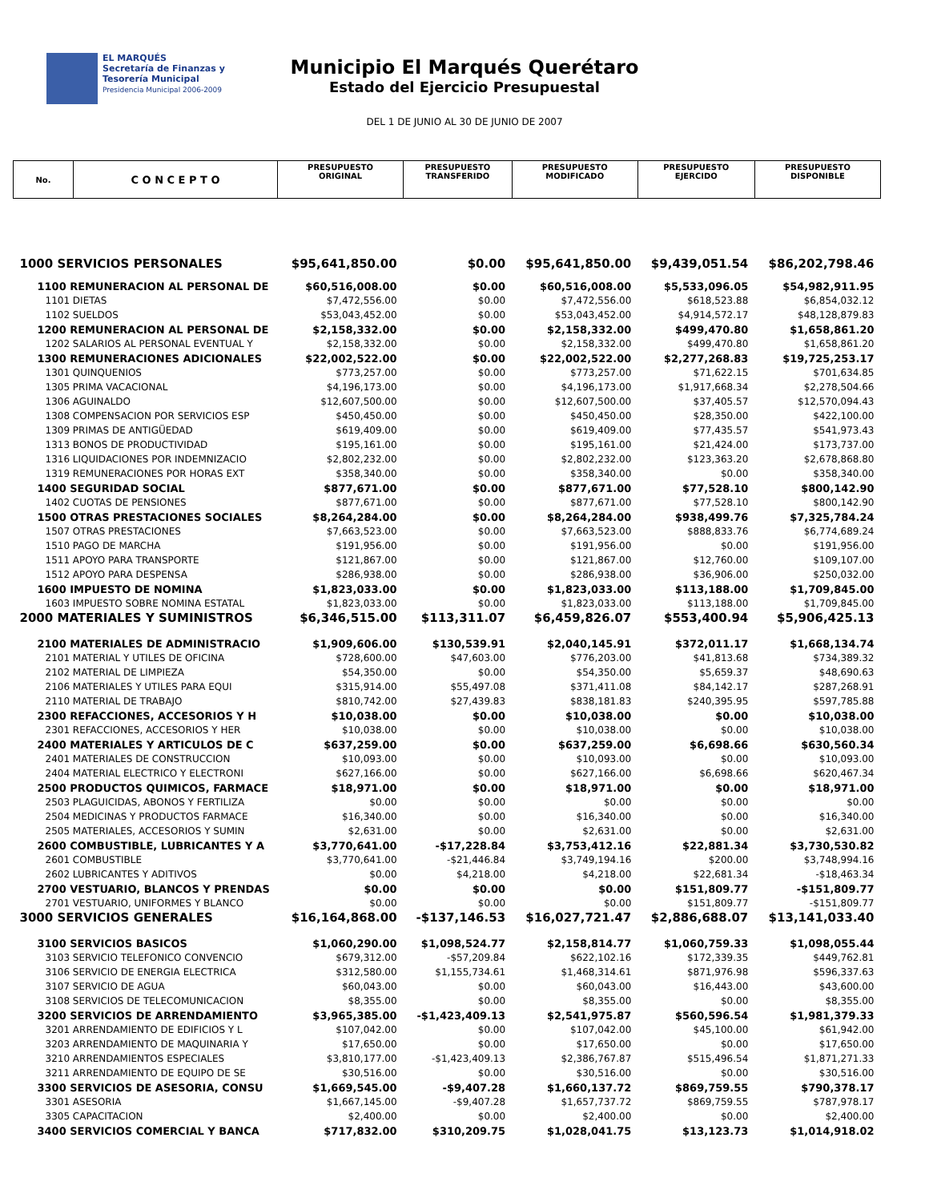EL MARQUÉS
Secretaría de Finanzas y
Tesorería Municipal
Presidencia Municipal 2006-2009
Municipio El Marqués Querétaro
Estado del Ejercicio Presupuestal
DEL 1 DE JUNIO AL 30 DE JUNIO DE 2007
| No. | C O N C E P T O | PRESUPUESTO ORIGINAL | PRESUPUESTO TRANSFERIDO | PRESUPUESTO MODIFICADO | PRESUPUESTO EJERCIDO | PRESUPUESTO DISPONIBLE |
| --- | --- | --- | --- | --- | --- | --- |
| 1000 SERVICIOS PERSONALES | | $95,641,850.00 | $0.00 | $95,641,850.00 | $9,439,051.54 | $86,202,798.46 |
| 1100 REMUNERACION AL PERSONAL DE | | $60,516,008.00 | $0.00 | $60,516,008.00 | $5,533,096.05 | $54,982,911.95 |
| 1101 DIETAS | | $7,472,556.00 | $0.00 | $7,472,556.00 | $618,523.88 | $6,854,032.12 |
| 1102 SUELDOS | | $53,043,452.00 | $0.00 | $53,043,452.00 | $4,914,572.17 | $48,128,879.83 |
| 1200 REMUNERACION AL PERSONAL DE | | $2,158,332.00 | $0.00 | $2,158,332.00 | $499,470.80 | $1,658,861.20 |
| 1202 SALARIOS AL PERSONAL EVENTUAL Y | | $2,158,332.00 | $0.00 | $2,158,332.00 | $499,470.80 | $1,658,861.20 |
| 1300 REMUNERACIONES ADICIONALES | | $22,002,522.00 | $0.00 | $22,002,522.00 | $2,277,268.83 | $19,725,253.17 |
| 1301 QUINQUENIOS | | $773,257.00 | $0.00 | $773,257.00 | $71,622.15 | $701,634.85 |
| 1305 PRIMA VACACIONAL | | $4,196,173.00 | $0.00 | $4,196,173.00 | $1,917,668.34 | $2,278,504.66 |
| 1306 AGUINALDO | | $12,607,500.00 | $0.00 | $12,607,500.00 | $37,405.57 | $12,570,094.43 |
| 1308 COMPENSACION POR SERVICIOS ESP | | $450,450.00 | $0.00 | $450,450.00 | $28,350.00 | $422,100.00 |
| 1309 PRIMAS DE ANTIGÜEDAD | | $619,409.00 | $0.00 | $619,409.00 | $77,435.57 | $541,973.43 |
| 1313 BONOS DE PRODUCTIVIDAD | | $195,161.00 | $0.00 | $195,161.00 | $21,424.00 | $173,737.00 |
| 1316 LIQUIDACIONES POR INDEMNIZACIO | | $2,802,232.00 | $0.00 | $2,802,232.00 | $123,363.20 | $2,678,868.80 |
| 1319 REMUNERACIONES POR HORAS EXT | | $358,340.00 | $0.00 | $358,340.00 | $0.00 | $358,340.00 |
| 1400 SEGURIDAD SOCIAL | | $877,671.00 | $0.00 | $877,671.00 | $77,528.10 | $800,142.90 |
| 1402 CUOTAS DE PENSIONES | | $877,671.00 | $0.00 | $877,671.00 | $77,528.10 | $800,142.90 |
| 1500 OTRAS PRESTACIONES SOCIALES | | $8,264,284.00 | $0.00 | $8,264,284.00 | $938,499.76 | $7,325,784.24 |
| 1507 OTRAS PRESTACIONES | | $7,663,523.00 | $0.00 | $7,663,523.00 | $888,833.76 | $6,774,689.24 |
| 1510 PAGO DE MARCHA | | $191,956.00 | $0.00 | $191,956.00 | $0.00 | $191,956.00 |
| 1511 APOYO PARA TRANSPORTE | | $121,867.00 | $0.00 | $121,867.00 | $12,760.00 | $109,107.00 |
| 1512 APOYO PARA DESPENSA | | $286,938.00 | $0.00 | $286,938.00 | $36,906.00 | $250,032.00 |
| 1600 IMPUESTO DE NOMINA | | $1,823,033.00 | $0.00 | $1,823,033.00 | $113,188.00 | $1,709,845.00 |
| 1603 IMPUESTO SOBRE NOMINA ESTATAL | | $1,823,033.00 | $0.00 | $1,823,033.00 | $113,188.00 | $1,709,845.00 |
| 2000 MATERIALES Y SUMINISTROS | | $6,346,515.00 | $113,311.07 | $6,459,826.07 | $553,400.94 | $5,906,425.13 |
| 2100 MATERIALES DE ADMINISTRACIO | | $1,909,606.00 | $130,539.91 | $2,040,145.91 | $372,011.17 | $1,668,134.74 |
| 2101 MATERIAL Y UTILES DE OFICINA | | $728,600.00 | $47,603.00 | $776,203.00 | $41,813.68 | $734,389.32 |
| 2102 MATERIAL DE LIMPIEZA | | $54,350.00 | $0.00 | $54,350.00 | $5,659.37 | $48,690.63 |
| 2106 MATERIALES Y UTILES PARA EQUI | | $315,914.00 | $55,497.08 | $371,411.08 | $84,142.17 | $287,268.91 |
| 2110 MATERIAL DE TRABAJO | | $810,742.00 | $27,439.83 | $838,181.83 | $240,395.95 | $597,785.88 |
| 2300 REFACCIONES, ACCESORIOS Y H | | $10,038.00 | $0.00 | $10,038.00 | $0.00 | $10,038.00 |
| 2301 REFACCIONES, ACCESORIOS Y HER | | $10,038.00 | $0.00 | $10,038.00 | $0.00 | $10,038.00 |
| 2400 MATERIALES Y ARTICULOS DE C | | $637,259.00 | $0.00 | $637,259.00 | $6,698.66 | $630,560.34 |
| 2401 MATERIALES DE CONSTRUCCION | | $10,093.00 | $0.00 | $10,093.00 | $0.00 | $10,093.00 |
| 2404 MATERIAL ELECTRICO Y ELECTRONI | | $627,166.00 | $0.00 | $627,166.00 | $6,698.66 | $620,467.34 |
| 2500 PRODUCTOS QUIMICOS, FARMACE | | $18,971.00 | $0.00 | $18,971.00 | $0.00 | $18,971.00 |
| 2503 PLAGUICIDAS, ABONOS Y FERTILIZA | | $0.00 | $0.00 | $0.00 | $0.00 | $0.00 |
| 2504 MEDICINAS Y PRODUCTOS FARMACE | | $16,340.00 | $0.00 | $16,340.00 | $0.00 | $16,340.00 |
| 2505 MATERIALES, ACCESORIOS Y SUMIN | | $2,631.00 | $0.00 | $2,631.00 | $0.00 | $2,631.00 |
| 2600 COMBUSTIBLE, LUBRICANTES Y A | | $3,770,641.00 | -$17,228.84 | $3,753,412.16 | $22,881.34 | $3,730,530.82 |
| 2601 COMBUSTIBLE | | $3,770,641.00 | -$21,446.84 | $3,749,194.16 | $200.00 | $3,748,994.16 |
| 2602 LUBRICANTES Y ADITIVOS | | $0.00 | $4,218.00 | $4,218.00 | $22,681.34 | -$18,463.34 |
| 2700 VESTUARIO, BLANCOS Y PRENDAS | | $0.00 | $0.00 | $0.00 | $151,809.77 | -$151,809.77 |
| 2701 VESTUARIO, UNIFORMES Y BLANCO | | $0.00 | $0.00 | $0.00 | $151,809.77 | -$151,809.77 |
| 3000 SERVICIOS GENERALES | | $16,164,868.00 | -$137,146.53 | $16,027,721.47 | $2,886,688.07 | $13,141,033.40 |
| 3100 SERVICIOS BASICOS | | $1,060,290.00 | $1,098,524.77 | $2,158,814.77 | $1,060,759.33 | $1,098,055.44 |
| 3103 SERVICIO TELEFONICO CONVENCIO | | $679,312.00 | -$57,209.84 | $622,102.16 | $172,339.35 | $449,762.81 |
| 3106 SERVICIO DE ENERGIA ELECTRICA | | $312,580.00 | $1,155,734.61 | $1,468,314.61 | $871,976.98 | $596,337.63 |
| 3107 SERVICIO DE AGUA | | $60,043.00 | $0.00 | $60,043.00 | $16,443.00 | $43,600.00 |
| 3108 SERVICIOS DE TELECOMUNICACION | | $8,355.00 | $0.00 | $8,355.00 | $0.00 | $8,355.00 |
| 3200 SERVICIOS DE ARRENDAMIENTO | | $3,965,385.00 | -$1,423,409.13 | $2,541,975.87 | $560,596.54 | $1,981,379.33 |
| 3201 ARRENDAMIENTO DE EDIFICIOS Y L | | $107,042.00 | $0.00 | $107,042.00 | $45,100.00 | $61,942.00 |
| 3203 ARRENDAMIENTO DE MAQUINARIA Y | | $17,650.00 | $0.00 | $17,650.00 | $0.00 | $17,650.00 |
| 3210 ARRENDAMIENTOS ESPECIALES | | $3,810,177.00 | -$1,423,409.13 | $2,386,767.87 | $515,496.54 | $1,871,271.33 |
| 3211 ARRENDAMIENTO DE EQUIPO DE SE | | $30,516.00 | $0.00 | $30,516.00 | $0.00 | $30,516.00 |
| 3300 SERVICIOS DE ASESORIA, CONSU | | $1,669,545.00 | -$9,407.28 | $1,660,137.72 | $869,759.55 | $790,378.17 |
| 3301 ASESORIA | | $1,667,145.00 | -$9,407.28 | $1,657,737.72 | $869,759.55 | $787,978.17 |
| 3305 CAPACITACION | | $2,400.00 | $0.00 | $2,400.00 | $0.00 | $2,400.00 |
| 3400 SERVICIOS COMERCIAL Y BANCA | | $717,832.00 | $310,209.75 | $1,028,041.75 | $13,123.73 | $1,014,918.02 |